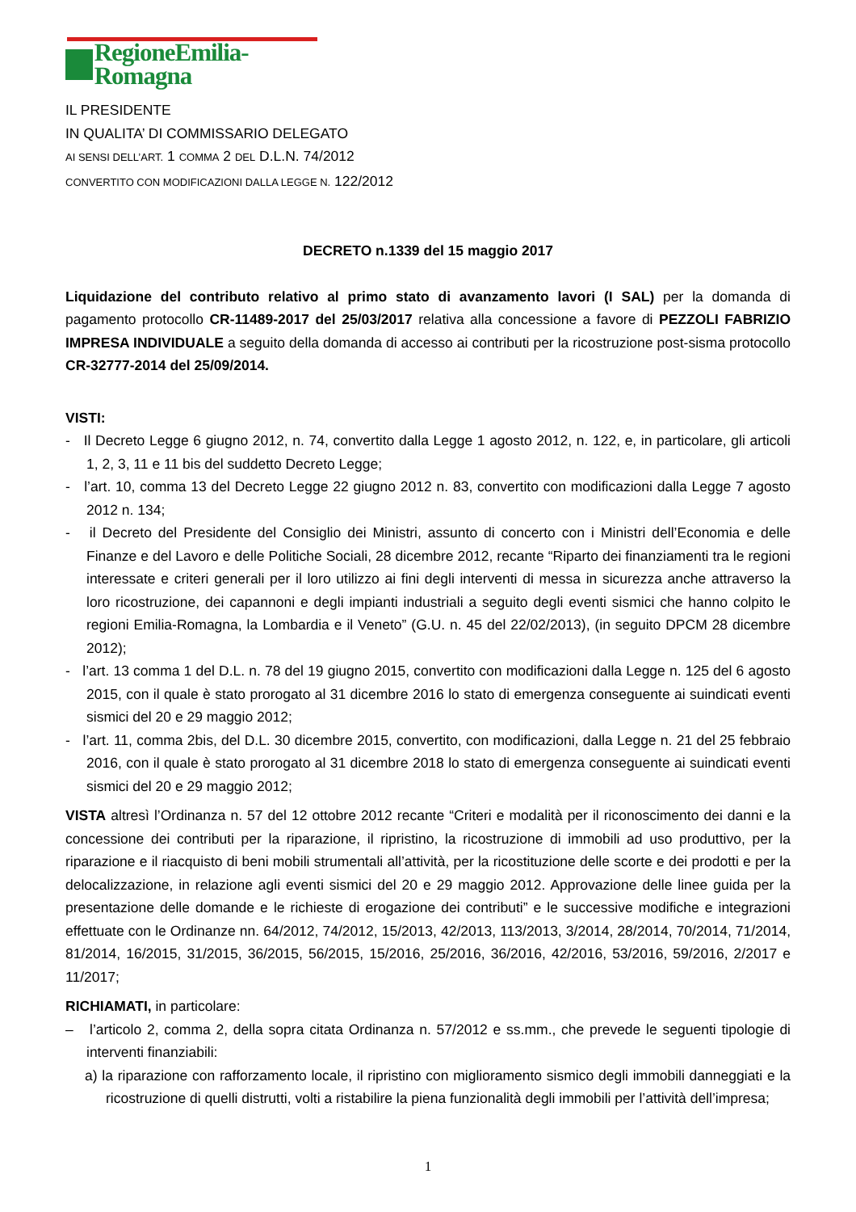RegioneEmilia-Romagna
IL PRESIDENTE
IN QUALITA’ DI COMMISSARIO DELEGATO
AI SENSI DELL’ART. 1 COMMA 2 DEL D.L.N. 74/2012
CONVERTITO CON MODIFICAZIONI DALLA LEGGE N. 122/2012
DECRETO n.1339 del 15 maggio 2017
Liquidazione del contributo relativo al primo stato di avanzamento lavori (I SAL) per la domanda di pagamento protocollo CR-11489-2017 del 25/03/2017 relativa alla concessione a favore di PEZZOLI FABRIZIO IMPRESA INDIVIDUALE a seguito della domanda di accesso ai contributi per la ricostruzione post-sisma protocollo CR-32777-2014 del 25/09/2014.
VISTI:
- Il Decreto Legge 6 giugno 2012, n. 74, convertito dalla Legge 1 agosto 2012, n. 122, e, in particolare, gli articoli 1, 2, 3, 11 e 11 bis del suddetto Decreto Legge;
- l’art. 10, comma 13 del Decreto Legge 22 giugno 2012 n. 83, convertito con modificazioni dalla Legge 7 agosto 2012 n. 134;
- il Decreto del Presidente del Consiglio dei Ministri, assunto di concerto con i Ministri dell’Economia e delle Finanze e del Lavoro e delle Politiche Sociali, 28 dicembre 2012, recante “Riparto dei finanziamenti tra le regioni interessate e criteri generali per il loro utilizzo ai fini degli interventi di messa in sicurezza anche attraverso la loro ricostruzione, dei capannoni e degli impianti industriali a seguito degli eventi sismici che hanno colpito le regioni Emilia-Romagna, la Lombardia e il Veneto” (G.U. n. 45 del 22/02/2013), (in seguito DPCM 28 dicembre 2012);
- l’art. 13 comma 1 del D.L. n. 78 del 19 giugno 2015, convertito con modificazioni dalla Legge n. 125 del 6 agosto 2015, con il quale è stato prorogato al 31 dicembre 2016 lo stato di emergenza conseguente ai suindicati eventi sismici del 20 e 29 maggio 2012;
- l’art. 11, comma 2bis, del D.L. 30 dicembre 2015, convertito, con modificazioni, dalla Legge n. 21 del 25 febbraio 2016, con il quale è stato prorogato al 31 dicembre 2018 lo stato di emergenza conseguente ai suindicati eventi sismici del 20 e 29 maggio 2012;
VISTA altresì l’Ordinanza n. 57 del 12 ottobre 2012 recante “Criteri e modalità per il riconoscimento dei danni e la concessione dei contributi per la riparazione, il ripristino, la ricostruzione di immobili ad uso produttivo, per la riparazione e il riacquisto di beni mobili strumentali all’attività, per la ricostituzione delle scorte e dei prodotti e per la delocalizzazione, in relazione agli eventi sismici del 20 e 29 maggio 2012. Approvazione delle linee guida per la presentazione delle domande e le richieste di erogazione dei contributi” e le successive modifiche e integrazioni effettuate con le Ordinanze nn. 64/2012, 74/2012, 15/2013, 42/2013, 113/2013, 3/2014, 28/2014, 70/2014, 71/2014, 81/2014, 16/2015, 31/2015, 36/2015, 56/2015, 15/2016, 25/2016, 36/2016, 42/2016, 53/2016, 59/2016, 2/2017 e 11/2017;
RICHIAMATI, in particolare:
– l’articolo 2, comma 2, della sopra citata Ordinanza n. 57/2012 e ss.mm., che prevede le seguenti tipologie di interventi finanziabili:
a) la riparazione con rafforzamento locale, il ripristino con miglioramento sismico degli immobili danneggiati e la ricostruzione di quelli distrutti, volti a ristabilire la piena funzionalità degli immobili per l’attività dell’impresa;
1